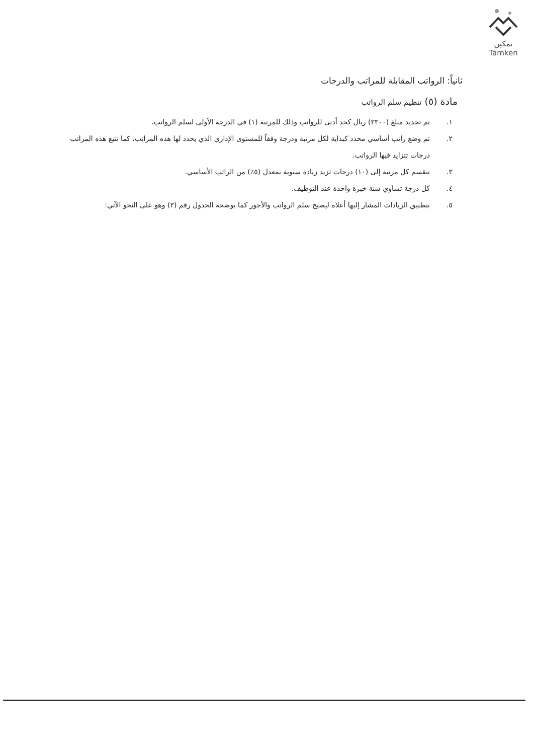تمكين
Tamken
ثانياً: الرواتب المقابلة للمراتب والدرجات
مادة (٥) تنظيم سلم الرواتب
١. تم تحديد مبلغ (٣٣٠٠) ريال كحد أدنى للرواتب وذلك للمرتبة (١) في الدرجة الأولى لسلم الرواتب.
٢. تم وضع راتب أساسي محدد كبداية لكل مرتبة ودرجة وفقاً للمستوى الإداري الذي يحدد لها هذه المراتب، كما تتبع هذه المراتب درجات تتزايد فيها الرواتب.
٣. تنقسم كل مرتبة إلى (١٠) درجات تزيد زيادة سنوية بمعدل (٥٪) من الراتب الأساسي.
٤. كل درجة تساوي سنة خبرة واحدة عند التوظيف.
٥. بتطبيق الزيادات المشار إليها أعلاه ليصبح سلم الرواتب والأجور كما يوضحه الجدول رقم (٣) وهو على النحو الآتي: